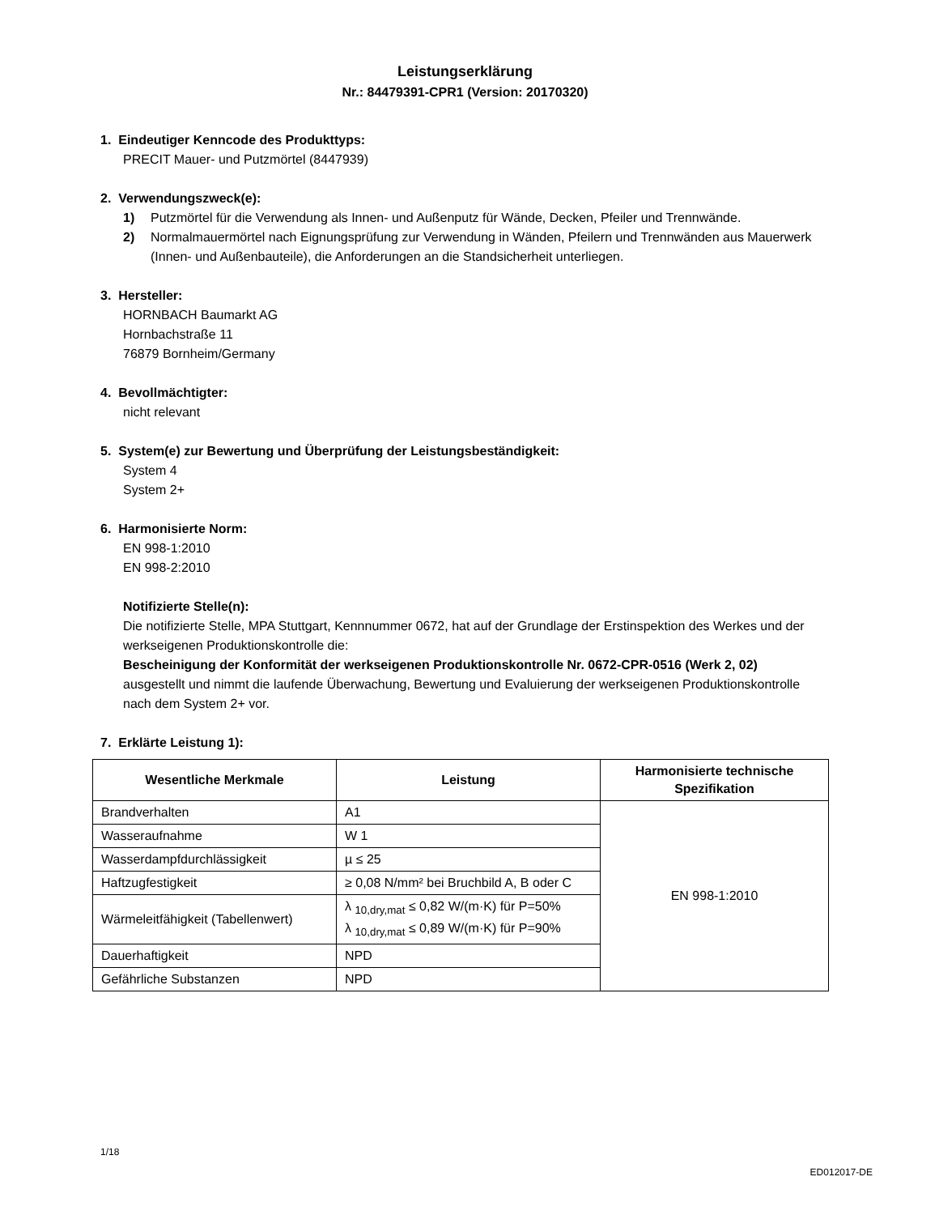Leistungserklärung
Nr.: 84479391-CPR1 (Version: 20170320)
1. Eindeutiger Kenncode des Produkttyps:
PRECIT Mauer- und Putzmörtel (8447939)
2. Verwendungszweck(e):
1) Putzmörtel für die Verwendung als Innen- und Außenputz für Wände, Decken, Pfeiler und Trennwände.
2) Normalmauermörtel nach Eignungsprüfung zur Verwendung in Wänden, Pfeilern und Trennwänden aus Mauerwerk (Innen- und Außenbauteile), die Anforderungen an die Standsicherheit unterliegen.
3. Hersteller:
HORNBACH Baumarkt AG
Hornbachstraße 11
76879 Bornheim/Germany
4. Bevollmächtigter:
nicht relevant
5. System(e) zur Bewertung und Überprüfung der Leistungsbeständigkeit:
System 4
System 2+
6. Harmonisierte Norm:
EN 998-1:2010
EN 998-2:2010
Notifizierte Stelle(n):
Die notifizierte Stelle, MPA Stuttgart, Kennnummer 0672, hat auf der Grundlage der Erstinspektion des Werkes und der werkseigenen Produktionskontrolle die:
Bescheinigung der Konformität der werkseigenen Produktionskontrolle Nr. 0672-CPR-0516 (Werk 2, 02)
ausgestellt und nimmt die laufende Überwachung, Bewertung und Evaluierung der werkseigenen Produktionskontrolle nach dem System 2+ vor.
7. Erklärte Leistung 1):
| Wesentliche Merkmale | Leistung | Harmonisierte technische Spezifikation |
| --- | --- | --- |
| Brandverhalten | A1 | EN 998-1:2010 |
| Wasseraufnahme | W 1 | |
| Wasserdampfdurchlässigkeit | µ ≤ 25 | |
| Haftzugfestigkeit | ≥ 0,08 N/mm² bei Bruchbild A, B oder C | |
| Wärmeleitfähigkeit (Tabellenwert) | λ <sub>10,dry,mat</sub> ≤ 0,82 W/(m·K) für P=50% λ <sub>10,dry,mat</sub> ≤ 0,89 W/(m·K) für P=90% | |
| Dauerhaftigkeit | NPD | |
| Gefährliche Substanzen | NPD | |
1/18
ED012017-DE